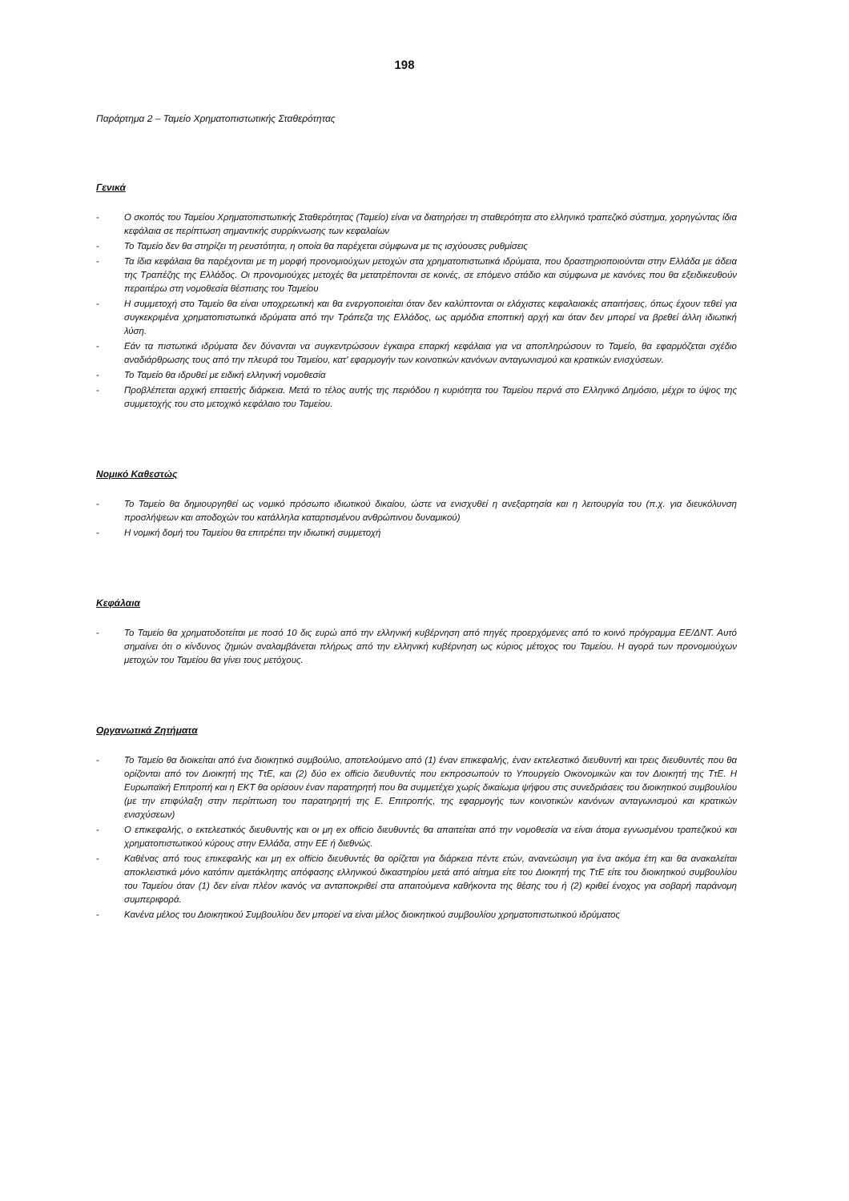198
Παράρτημα 2 – Ταμείο Χρηματοπιστωτικής Σταθερότητας
Γενικά
- Ο σκοπός του Ταμείου Χρηματοπιστωτικής Σταθερότητας (Ταμείο) είναι να διατηρήσει τη σταθερότητα στο ελληνικό τραπεζικό σύστημα, χορηγώντας ίδια κεφάλαια σε περίπτωση σημαντικής συρρίκνωσης των κεφαλαίων
- Το Ταμείο δεν θα στηρίζει τη ρευστότητα, η οποία θα παρέχεται σύμφωνα με τις ισχύουσες ρυθμίσεις
- Τα ίδια κεφάλαια θα παρέχονται με τη μορφή προνομιούχων μετοχών στα χρηματοπιστωτικά ιδρύματα, που δραστηριοποιούνται στην Ελλάδα με άδεια της Τραπέζης της Ελλάδος. Οι προνομιούχες μετοχές θα μετατρέπονται σε κοινές, σε επόμενο στάδιο και σύμφωνα με κανόνες που θα εξειδικευθούν περαιτέρω στη νομοθεσία θέσπισης του Ταμείου
- Η συμμετοχή στο Ταμείο θα είναι υποχρεωτική και θα ενεργοποιείται όταν δεν καλύπτονται οι ελάχιστες κεφαλαιακές απαιτήσεις, όπως έχουν τεθεί για συγκεκριμένα χρηματοπιστωτικά ιδρύματα από την Τράπεζα της Ελλάδος, ως αρμόδια εποπτική αρχή και όταν δεν μπορεί να βρεθεί άλλη ιδιωτική λύση.
- Εάν τα πιστωτικά ιδρύματα δεν δύνανται να συγκεντρώσουν έγκαιρα επαρκή κεφάλαια για να αποπληρώσουν το Ταμείο, θα εφαρμόζεται σχέδιο αναδιάρθρωσης τους από την πλευρά του Ταμείου, κατ' εφαρμογήν των κοινοτικών κανόνων ανταγωνισμού και κρατικών ενισχύσεων.
- Το Ταμείο θα ιδρυθεί με ειδική ελληνική νομοθεσία
- Προβλέπεται αρχική επταετής διάρκεια. Μετά το τέλος αυτής της περιόδου η κυριότητα του Ταμείου περνά στο Ελληνικό Δημόσιο, μέχρι το ύψος της συμμετοχής του στο μετοχικό κεφάλαιο του Ταμείου.
Νομικό Καθεστώς
- Το Ταμείο θα δημιουργηθεί ως νομικό πρόσωπο ιδιωτικού δικαίου, ώστε να ενισχυθεί η ανεξαρτησία και η λειτουργία του (π.χ. για διευκόλυνση προσλήψεων και αποδοχών του κατάλληλα καταρτισμένου ανθρώπινου δυναμικού)
- Η νομική δομή του Ταμείου θα επιτρέπει την ιδιωτική συμμετοχή
Κεφάλαια
- Το Ταμείο θα χρηματοδοτείται με ποσό 10 δις ευρώ από την ελληνική κυβέρνηση από πηγές προερχόμενες από το κοινό πρόγραμμα ΕΕ/ΔΝΤ. Αυτό σημαίνει ότι ο κίνδυνος ζημιών αναλαμβάνεται πλήρως από την ελληνική κυβέρνηση ως κύριος μέτοχος του Ταμείου. Η αγορά των προνομιούχων μετοχών του Ταμείου θα γίνει τους μετόχους.
Οργανωτικά Ζητήματα
- Το Ταμείο θα διοικείται από ένα διοικητικό συμβούλιο, αποτελούμενο από (1) έναν επικεφαλής, έναν εκτελεστικό διευθυντή και τρεις διευθυντές που θα ορίζονται από τον Διοικητή της ΤτΕ, και (2) δύο ex officio διευθυντές που εκπροσωπούν το Υπουργείο Οικονομικών και τον Διοικητή της ΤτΕ. Η Ευρωπαϊκή Επιτροπή και η ΕΚΤ θα ορίσουν έναν παρατηρητή που θα συμμετέχει χωρίς δικαίωμα ψήφου στις συνεδριάσεις του διοικητικού συμβουλίου (με την επιφύλαξη στην περίπτωση του παρατηρητή της Ε. Επιτροπής, της εφαρμογής των κοινοτικών κανόνων ανταγωνισμού και κρατικών ενισχύσεων)
- Ο επικεφαλής, ο εκτελεστικός διευθυντής και οι μη ex officio διευθυντές θα απαιτείται από την νομοθεσία να είναι άτομα εγνωσμένου τραπεζικού και χρηματοπιστωτικού κύρους στην Ελλάδα, στην ΕΕ ή διεθνώς.
- Καθένας από τους επικεφαλής και μη ex officio διευθυντές θα ορίζεται για διάρκεια πέντε ετών, ανανεώσιμη για ένα ακόμα έτη και θα ανακαλείται αποκλειστικά μόνο κατόπιν αμετάκλητης απόφασης ελληνικού δικαστηρίου μετά από αίτημα είτε του Διοικητή της ΤτΕ είτε του διοικητικού συμβουλίου του Ταμείου όταν (1) δεν είναι πλέον ικανός να ανταποκριθεί στα απαιτούμενα καθήκοντα της θέσης του ή (2) κριθεί ένοχος για σοβαρή παράνομη συμπεριφορά.
- Κανένα μέλος του Διοικητικού Συμβουλίου δεν μπορεί να είναι μέλος διοικητικού συμβουλίου χρηματοπιστωτικού ιδρύματος